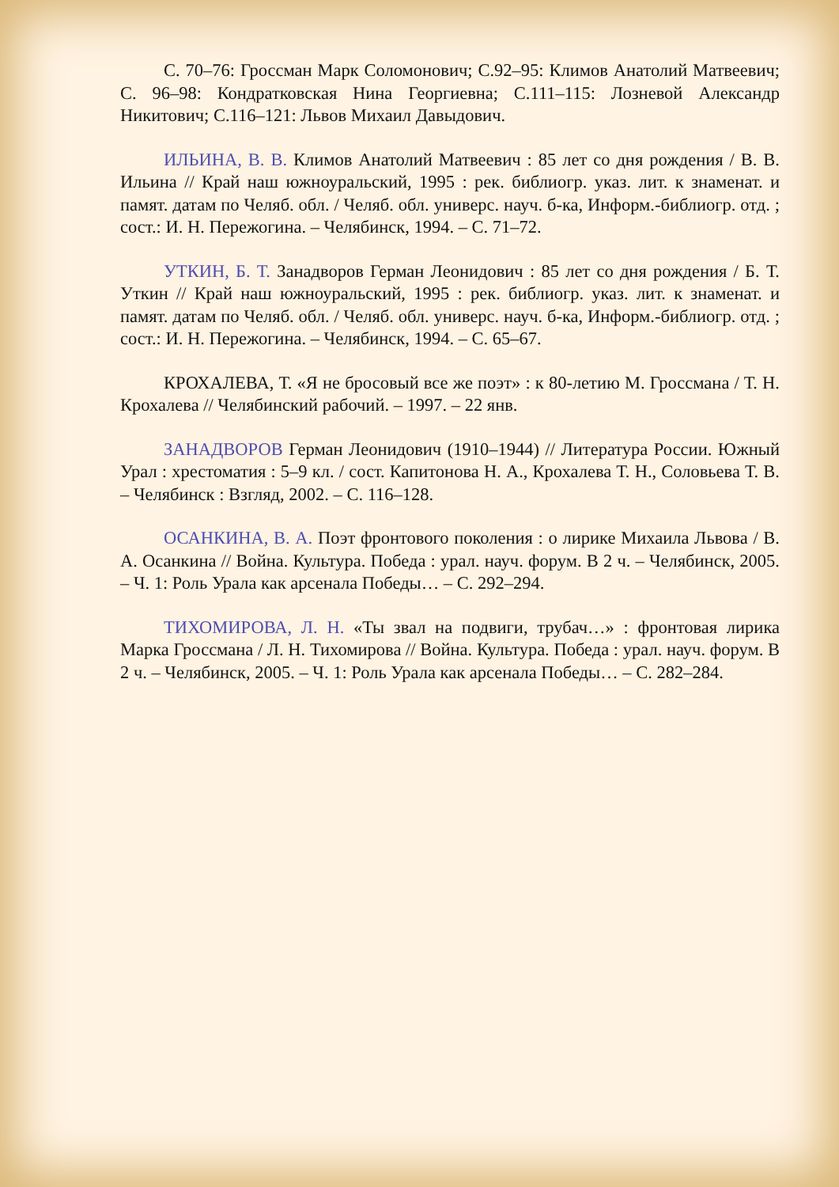С. 70–76: Гроссман Марк Соломонович; С.92–95: Климов Анатолий Матвеевич; С. 96–98: Кондратковская Нина Георгиевна; С.111–115: Лозневой Александр Никитович; С.116–121: Львов Михаил Давыдович.
ИЛЬИНА, В. В. Климов Анатолий Матвеевич : 85 лет со дня рождения / В. В. Ильина // Край наш южноуральский, 1995 : рек. библиогр. указ. лит. к знаменат. и памят. датам по Челяб. обл. / Челяб. обл. универс. науч. б-ка, Информ.-библиогр. отд. ; сост.: И. Н. Пережогина. – Челябинск, 1994. – С. 71–72.
УТКИН, Б. Т. Занадворов Герман Леонидович : 85 лет со дня рождения / Б. Т. Уткин // Край наш южноуральский, 1995 : рек. библиогр. указ. лит. к знаменат. и памят. датам по Челяб. обл. / Челяб. обл. универс. науч. б-ка, Информ.-библиогр. отд. ; сост.: И. Н. Пережогина. – Челябинск, 1994. – С. 65–67.
КРОХАЛЕВА, Т. «Я не бросовый все же поэт» : к 80-летию М. Гроссмана / Т. Н. Крохалева // Челябинский рабочий. – 1997. – 22 янв.
ЗАНАДВОРОВ Герман Леонидович (1910–1944) // Литература России. Южный Урал : хрестоматия : 5–9 кл. / сост. Капитонова Н. А., Крохалева Т. Н., Соловьева Т. В. – Челябинск : Взгляд, 2002. – С. 116–128.
ОСАНКИНА, В. А. Поэт фронтового поколения : о лирике Михаила Львова / В. А. Осанкина // Война. Культура. Победа : урал. науч. форум. В 2 ч. – Челябинск, 2005. – Ч. 1: Роль Урала как арсенала Победы… – С. 292–294.
ТИХОМИРОВА, Л. Н. «Ты звал на подвиги, трубач…» : фронтовая лирика Марка Гроссмана / Л. Н. Тихомирова // Война. Культура. Победа : урал. науч. форум. В 2 ч. – Челябинск, 2005. – Ч. 1: Роль Урала как арсенала Победы… – С. 282–284.